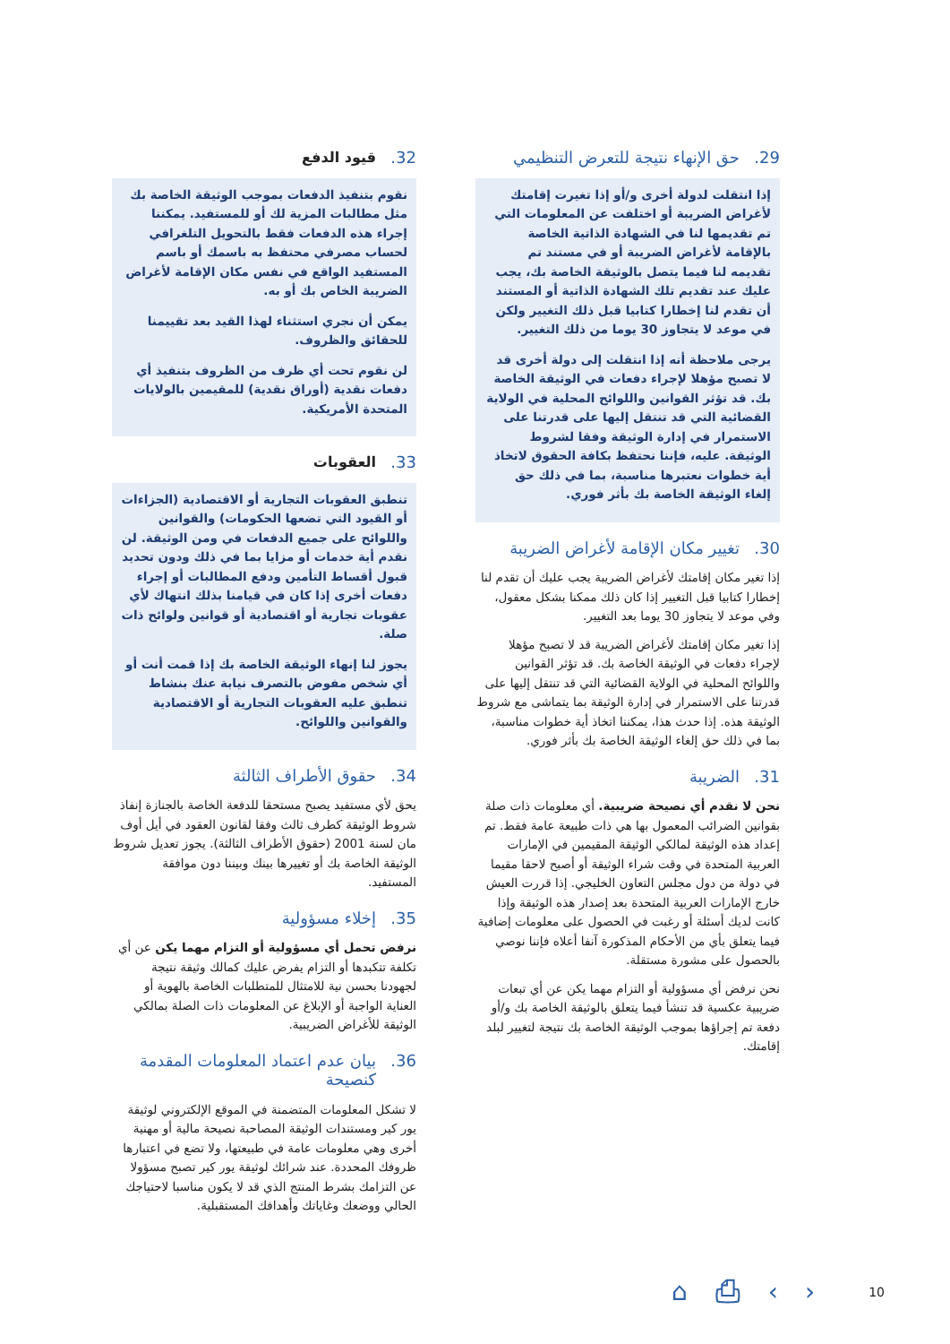29. حق الإنهاء نتيجة للتعرض التنظيمي
إذا انتقلت لدولة أخرى و/أو إذا تغيرت إقامتك لأغراض الضريبة أو اختلفت عن المعلومات التي تم تقديمها لنا في الشهادة الذاتية الخاصة بالإقامة لأغراض الضريبة أو في مستند تم تقديمه لنا فيما يتصل بالوثيقة الخاصة بك، يجب عليك عند تقديم تلك الشهادة الذاتية أو المستند أن تقدم لنا إخطارا كتابيا قبل ذلك التغيير ولكن في موعد لا يتجاوز 30 يوما من ذلك التغيير.
يرجى ملاحظة أنه إذا انتقلت إلى دولة أخرى قد لا تصبح مؤهلا لإجراء دفعات في الوثيقة الخاصة بك. قد تؤثر القوانين واللوائح المحلية في الولاية القضائية التي قد تنتقل إليها على قدرتنا على الاستمرار في إدارة الوثيقة وفقا لشروط الوثيقة. عليه، فإننا نحتفظ بكافة الحقوق لاتخاذ أية خطوات نعتبرها مناسبة، بما في ذلك حق إلغاء الوثيقة الخاصة بك بأثر فوري.
30. تغيير مكان الإقامة لأغراض الضريبة
إذا تغير مكان إقامتك لأغراض الضريبة يجب عليك أن تقدم لنا إخطارا كتابيا قبل التغيير إذا كان ذلك ممكنا بشكل معقول، وفي موعد لا يتجاوز 30 يوما بعد التغيير.
إذا تغير مكان إقامتك لأغراض الضريبة قد لا تصبح مؤهلا لإجراء دفعات في الوثيقة الخاصة بك. قد تؤثر القوانين واللوائح المحلية في الولاية القضائية التي قد تنتقل إليها على قدرتنا على الاستمرار في إدارة الوثيقة بما يتماشى مع شروط الوثيقة هذه. إذا حدث هذا، يمكننا اتخاذ أية خطوات مناسبة، بما في ذلك حق إلغاء الوثيقة الخاصة بك بأثر فوري.
31. الضريبة
نحن لا نقدم أي نصيحة ضريبية. أي معلومات ذات صلة بقوانين الضرائب المعمول بها هي ذات طبيعة عامة فقط. تم إعداد هذه الوثيقة لمالكي الوثيقة المقيمين في الإمارات العربية المتحدة في وقت شراء الوثيقة أو أصبح لاحقا مقيما في دولة من دول مجلس التعاون الخليجي. إذا قررت العيش خارج الإمارات العربية المتحدة بعد إصدار هذه الوثيقة وإذا كانت لديك أسئلة أو رغبت في الحصول على معلومات إضافية فيما يتعلق بأي من الأحكام المذكورة آنفا أعلاه فإننا نوصي بالحصول على مشورة مستقلة.
نحن نرفض أي مسؤولية أو التزام مهما يكن عن أي تبعات ضريبية عكسية قد تنشأ فيما يتعلق بالوثيقة الخاصة بك و/أو دفعة تم إجراؤها بموجب الوثيقة الخاصة بك نتيجة لتغيير لبلد إقامتك.
32. قيود الدفع
نقوم بتنفيذ الدفعات بموجب الوثيقة الخاصة بك مثل مطالبات المزية لك أو للمستفيد. يمكننا إجراء هذه الدفعات فقط بالتحويل التلغرافي لحساب مصرفي محتفظ به باسمك أو باسم المستفيد الواقع في نفس مكان الإقامة لأغراض الضريبة الخاص بك أو به.
يمكن أن نجري استثناء لهذا القيد بعد تقييمنا للحقائق والظروف.
لن نقوم تحت أي ظرف من الظروف بتنفيذ أي دفعات نقدية (أوراق نقدية) للمقيمين بالولايات المتحدة الأمريكية.
33. العقوبات
تنطبق العقوبات التجارية أو الاقتصادية (الجزاءات أو القيود التي تضعها الحكومات) والقوانين واللوائح على جميع الدفعات في ومن الوثيقة. لن نقدم أية خدمات أو مزايا بما في ذلك ودون تحديد قبول أقساط التأمين ودفع المطالبات أو إجراء دفعات أخرى إذا كان في قيامنا بذلك انتهاك لأي عقوبات تجارية أو اقتصادية أو قوانين ولوائح ذات صلة.
يجوز لنا إنهاء الوثيقة الخاصة بك إذا قمت أنت أو أي شخص مفوض بالتصرف نيابة عنك بنشاط تنطبق عليه العقوبات التجارية أو الاقتصادية والقوانين واللوائح.
34. حقوق الأطراف الثالثة
يحق لأي مستفيد يصبح مستحقا للدفعة الخاصة بالجنازة إنفاذ شروط الوثيقة كطرف ثالث وفقا لقانون العقود في أيل أوف مان لسنة 2001 (حقوق الأطراف الثالثة). يجوز تعديل شروط الوثيقة الخاصة بك أو تغييرها بينك وبيننا دون موافقة المستفيد.
35. إخلاء مسؤولية
نرفض تحمل أي مسؤولية أو التزام مهما يكن عن أي تكلفة تتكبدها أو التزام يفرض عليك كمالك وثيقة نتيجة لجهودنا بحسن نية للامتثال للمتطلبات الخاصة بالهوية أو العناية الواجبة أو الإبلاغ عن المعلومات ذات الصلة بمالكي الوثيقة للأغراض الضريبية.
36. بيان عدم اعتماد المعلومات المقدمة كنصيحة
لا تشكل المعلومات المتضمنة في الموقع الإلكتروني لوثيقة يور كير ومستندات الوثيقة المصاحبة نصيحة مالية أو مهنية أخرى وهي معلومات عامة في طبيعتها، ولا تضع في اعتبارها ظروفك المحددة. عند شرائك لوثيقة يور كير تصبح مسؤولا عن التزامك بشرط المنتج الذي قد لا يكون مناسبا لاحتياجك الحالي ووضعك وغاياتك وأهدافك المستقبلية.
⌂ ⎙ ‹ › 10